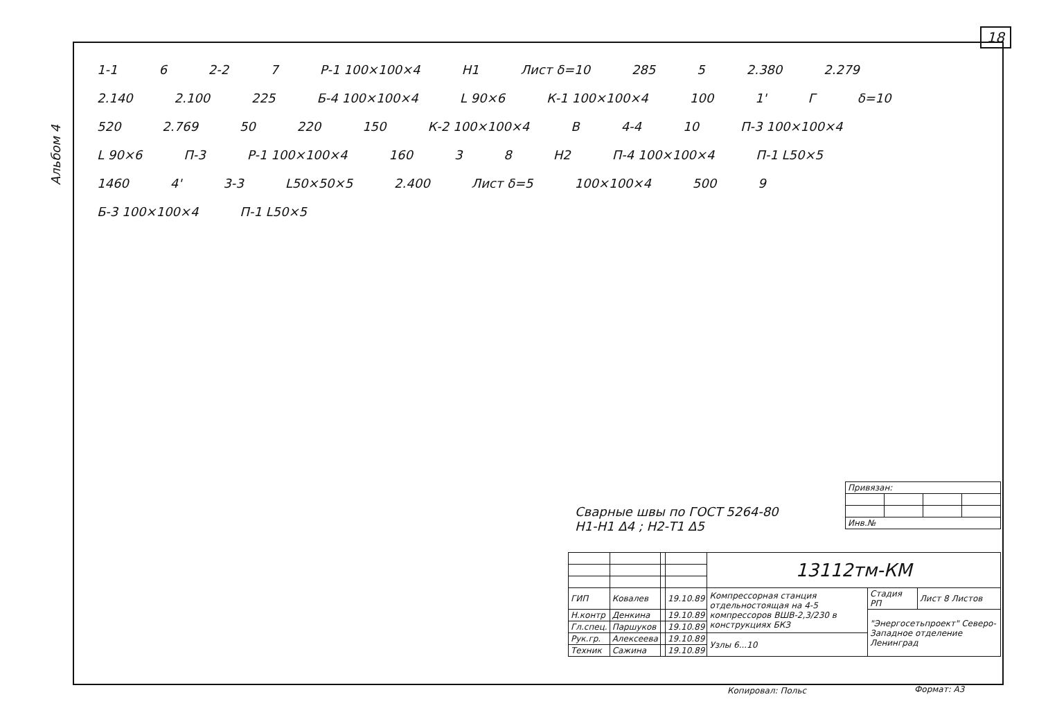18
Альбом 4
1-1 6 2-2 7 Р-1 100×100×4 Н1 Лист δ=10 285 5 2.380 2.279 2.140 2.100 225 Б-4 100×100×4 L 90×6 К-1 100×100×4 100 1' Г δ=10 520 2.769 50 220 150 К-2 100×100×4 В 4-4 10 П-3 100×100×4 L 90×6 П-3 Р-1 100×100×4 160 3 8 Н2 П-4 100×100×4 П-1 L50×5 1460 4' 3-3 L50×50×5 2.400 Лист δ=5 100×100×4 500 9 Б-3 100×100×4 П-1 L50×5
Сварные швы по ГОСТ 5264-80
Н1-Н1 Δ4 ; Н2-Т1 Δ5
| Привязан: | | | |
| Инв.№ | | | |
| | | | | 13112тм-КМ | | |
| ГИП | Ковалев | | 19.10.89 | Компрессорная станция отдельностоящая на 4-5 компрессоров ВШВ-2,3/230 в конструкциях БКЗ | Стадия РП | Лист 8 Листов |
| Н.контр | Денкина | | 19.10.89 | | "Энергосетьпроект" Северо-Западное отделение Ленинград | |
| Гл.спец. | Паршуков | | 19.10.89 | | | |
| Рук.гр. | Алексеева | | 19.10.89 | Узлы 6...10 | | |
| Техник | Сажина | | 19.10.89 | | | |
Копировал: Польс Формат: А3